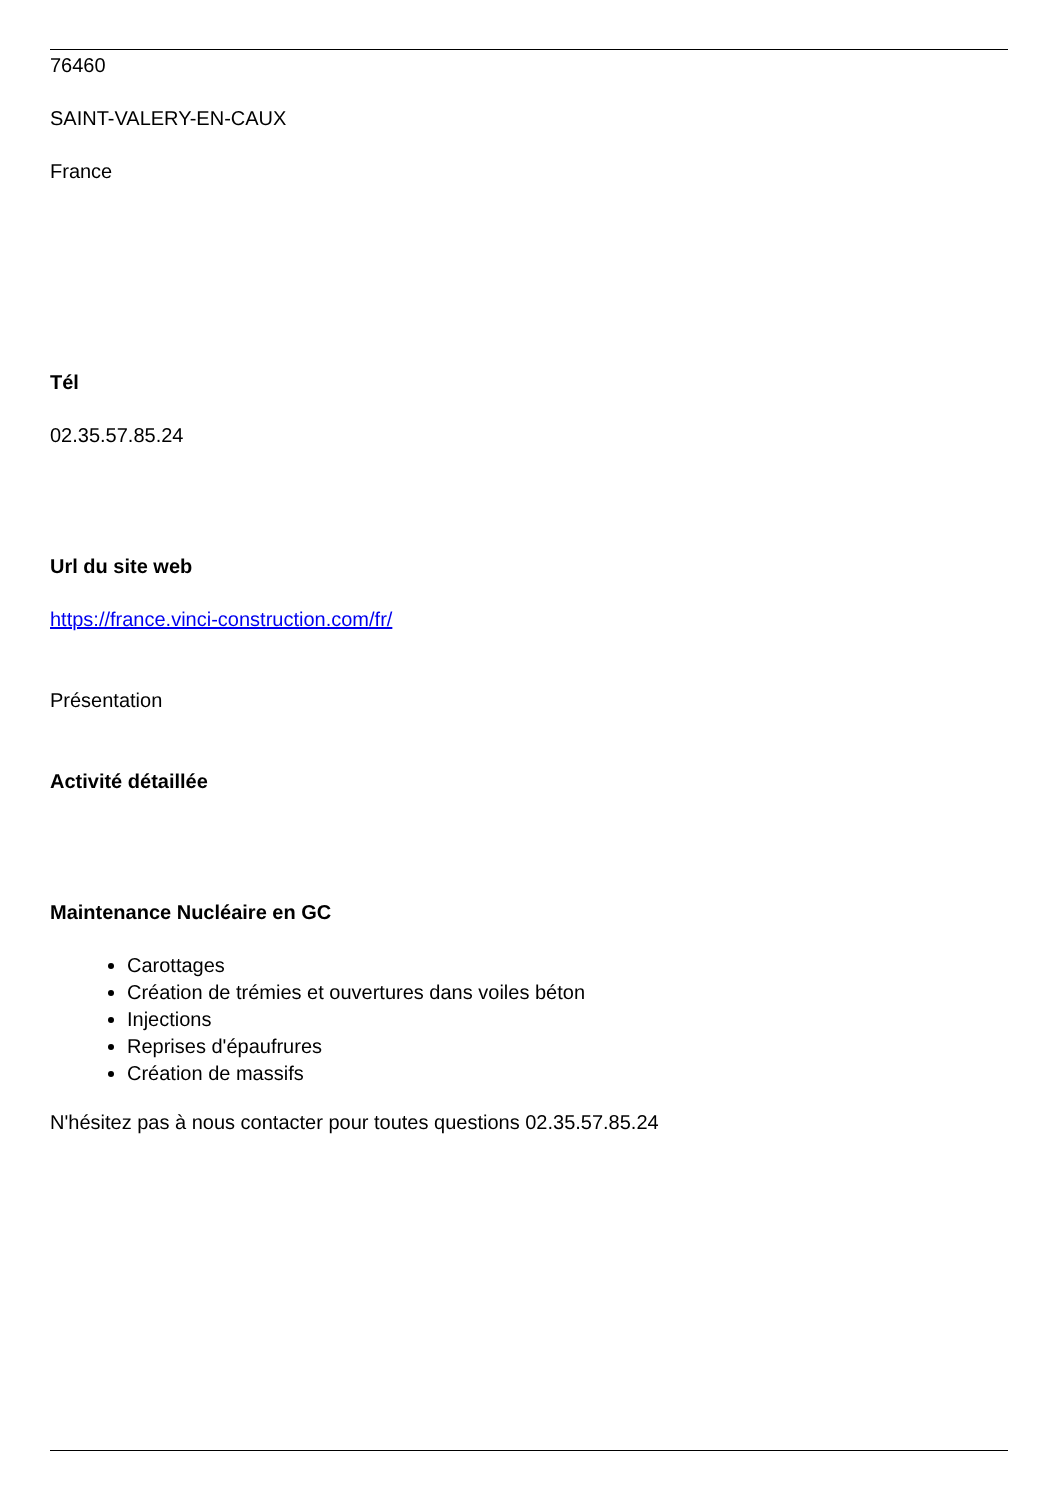76460
SAINT-VALERY-EN-CAUX
France
Tél
02.35.57.85.24
Url du site web
https://france.vinci-construction.com/fr/
Présentation
Activité détaillée
Maintenance Nucléaire en GC
Carottages
Création de trémies et ouvertures dans voiles béton
Injections
Reprises d'épaufrures
Création de massifs
N'hésitez pas à nous contacter pour toutes questions 02.35.57.85.24